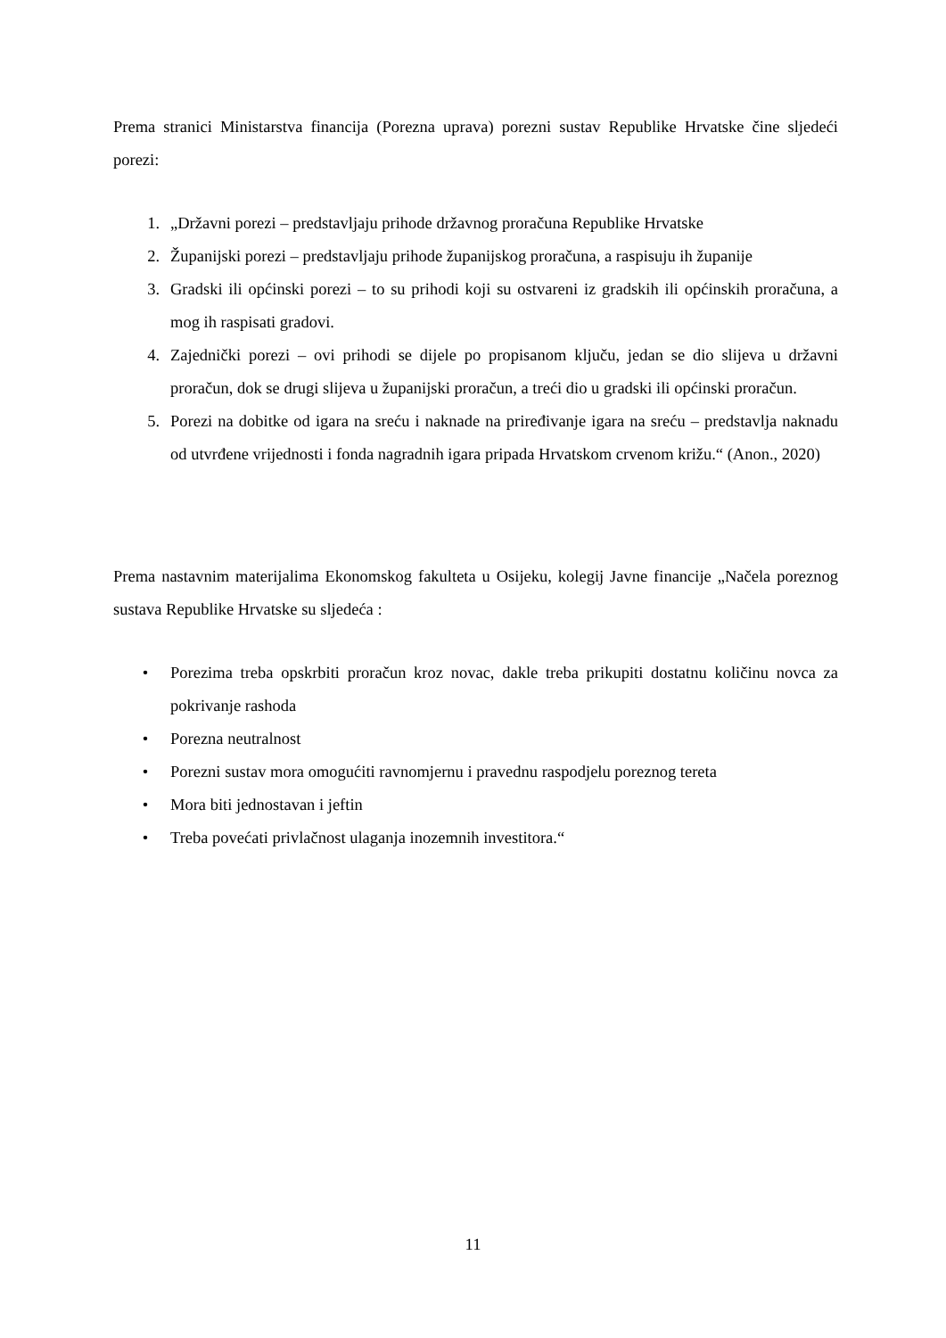Prema stranici Ministarstva financija (Porezna uprava) porezni sustav Republike Hrvatske čine sljedeći porezi:
1. „Državni porezi – predstavljaju prihode državnog proračuna Republike Hrvatske
2. Županijski porezi – predstavljaju prihode županijskog proračuna, a raspisuju ih županije
3. Gradski ili općinski porezi – to su prihodi koji su ostvareni iz gradskih ili općinskih proračuna, a mog ih raspisati gradovi.
4. Zajednički porezi – ovi prihodi se dijele po propisanom ključu, jedan se dio slijeva u državni proračun, dok se drugi slijeva u županijski proračun, a treći dio u gradski ili općinski proračun.
5. Porezi na dobitke od igara na sreću i naknade na priređivanje igara na sreću – predstavlja naknadu od utvrđene vrijednosti i fonda nagradnih igara pripada Hrvatskom crvenom križu.“ (Anon., 2020)
Prema nastavnim materijalima Ekonomskog fakulteta u Osijeku, kolegij Javne financije „Načela poreznog sustava Republike Hrvatske su sljedeća :
• Porezima treba opskrbiti proračun kroz novac, dakle treba prikupiti dostatnu količinu novca za pokrivanje rashoda
• Porezna neutralnost
• Porezni sustav mora omogućiti ravnomjernu i pravednu raspodjelu poreznog tereta
• Mora biti jednostavan i jeftin
• Treba povećati privlačnost ulaganja inozemnih investitora.“
11